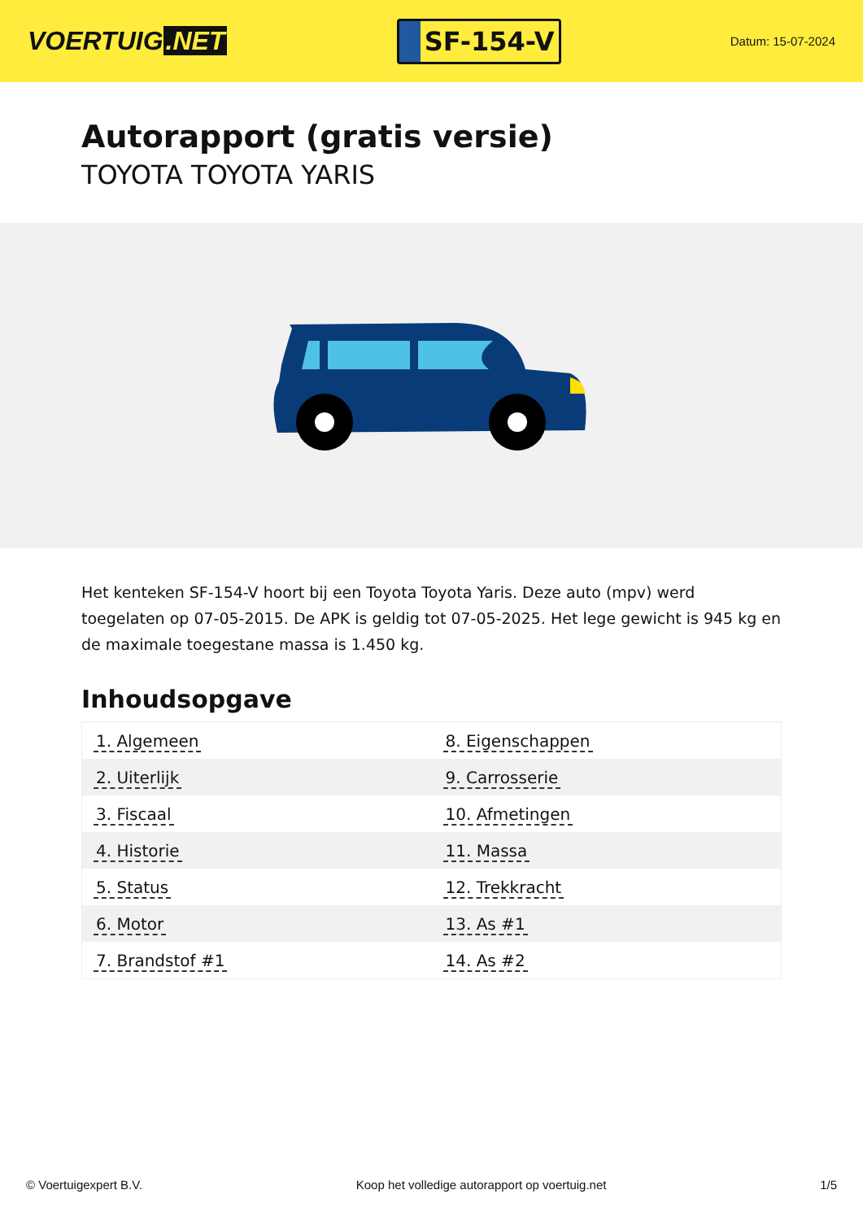VOERTUIG.NET
SF-154-V
Datum: 15-07-2024
Autorapport (gratis versie)
TOYOTA TOYOTA YARIS
Het kenteken SF-154-V hoort bij een Toyota Toyota Yaris. Deze auto (mpv) werd toegelaten op 07-05-2015. De APK is geldig tot 07-05-2025. Het lege gewicht is 945 kg en de maximale toegestane massa is 1.450 kg.
Inhoudsopgave
| 1. Algemeen | 8. Eigenschappen |
| 2. Uiterlijk | 9. Carrosserie |
| 3. Fiscaal | 10. Afmetingen |
| 4. Historie | 11. Massa |
| 5. Status | 12. Trekkracht |
| 6. Motor | 13. As #1 |
| 7. Brandstof #1 | 14. As #2 |
© Voertuigexpert B.V. Koop het volledige autorapport op voertuig.net 1/5